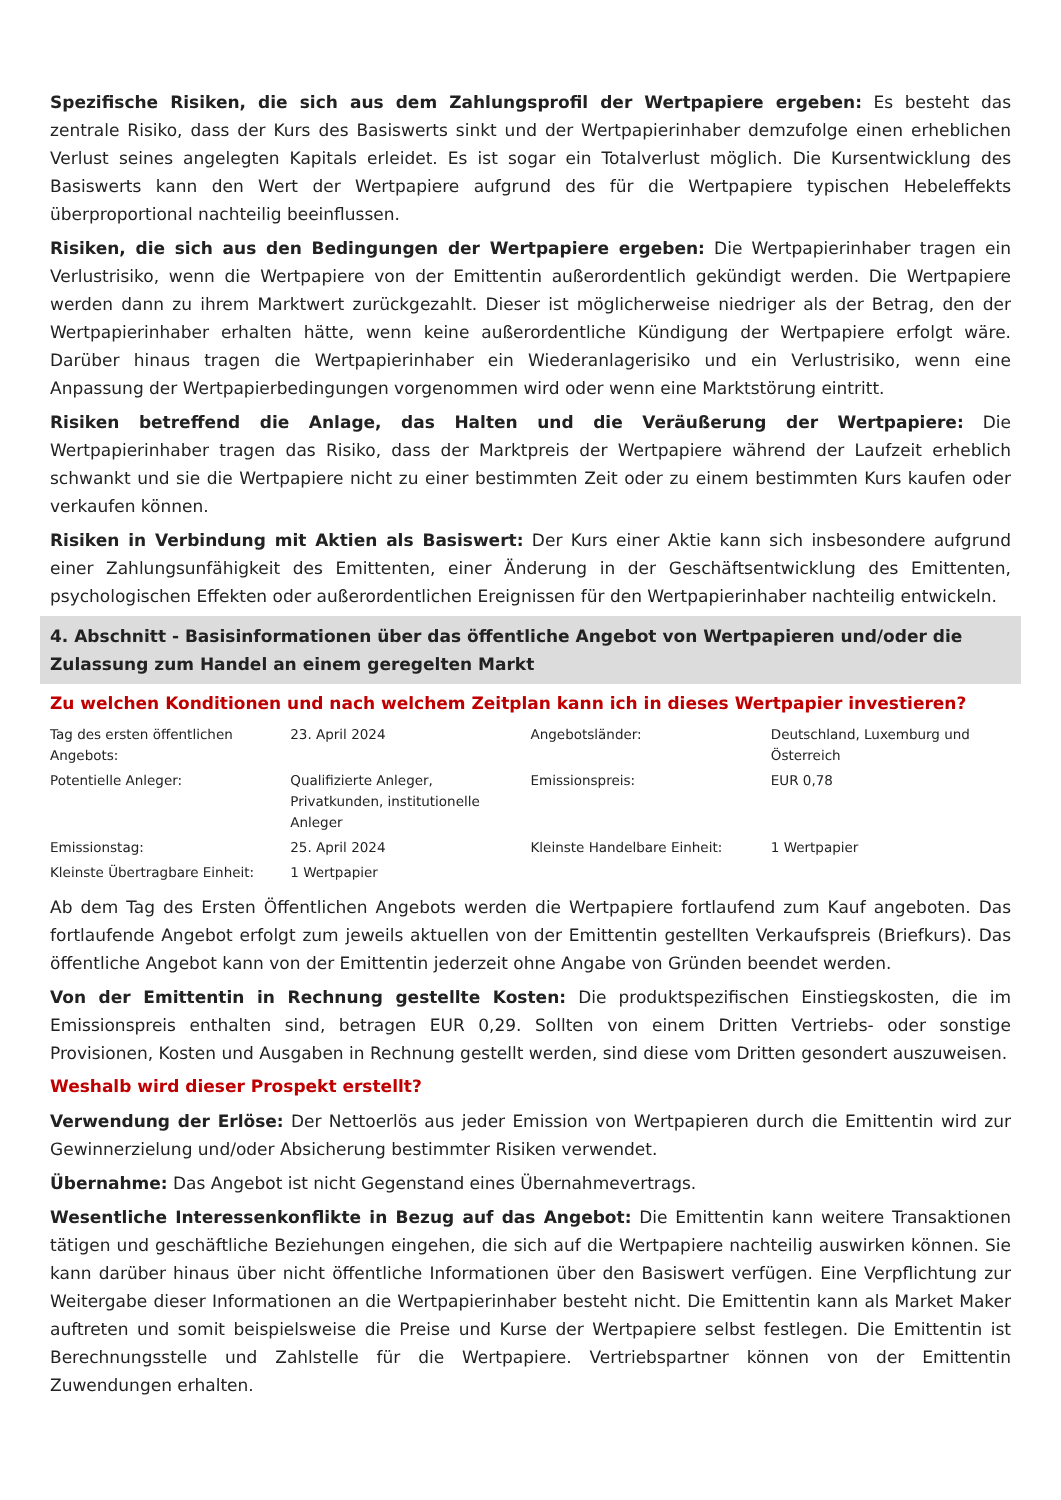Spezifische Risiken, die sich aus dem Zahlungsprofil der Wertpapiere ergeben: Es besteht das zentrale Risiko, dass der Kurs des Basiswerts sinkt und der Wertpapierinhaber demzufolge einen erheblichen Verlust seines angelegten Kapitals erleidet. Es ist sogar ein Totalverlust möglich. Die Kursentwicklung des Basiswerts kann den Wert der Wertpapiere aufgrund des für die Wertpapiere typischen Hebeleffekts überproportional nachteilig beeinflussen.
Risiken, die sich aus den Bedingungen der Wertpapiere ergeben: Die Wertpapierinhaber tragen ein Verlustrisiko, wenn die Wertpapiere von der Emittentin außerordentlich gekündigt werden. Die Wertpapiere werden dann zu ihrem Marktwert zurückgezahlt. Dieser ist möglicherweise niedriger als der Betrag, den der Wertpapierinhaber erhalten hätte, wenn keine außerordentliche Kündigung der Wertpapiere erfolgt wäre. Darüber hinaus tragen die Wertpapierinhaber ein Wiederanlagerisiko und ein Verlustrisiko, wenn eine Anpassung der Wertpapierbedingungen vorgenommen wird oder wenn eine Marktstörung eintritt.
Risiken betreffend die Anlage, das Halten und die Veräußerung der Wertpapiere: Die Wertpapierinhaber tragen das Risiko, dass der Marktpreis der Wertpapiere während der Laufzeit erheblich schwankt und sie die Wertpapiere nicht zu einer bestimmten Zeit oder zu einem bestimmten Kurs kaufen oder verkaufen können.
Risiken in Verbindung mit Aktien als Basiswert: Der Kurs einer Aktie kann sich insbesondere aufgrund einer Zahlungsunfähigkeit des Emittenten, einer Änderung in der Geschäftsentwicklung des Emittenten, psychologischen Effekten oder außerordentlichen Ereignissen für den Wertpapierinhaber nachteilig entwickeln.
4. Abschnitt - Basisinformationen über das öffentliche Angebot von Wertpapieren und/oder die Zulassung zum Handel an einem geregelten Markt
Zu welchen Konditionen und nach welchem Zeitplan kann ich in dieses Wertpapier investieren?
| Tag des ersten öffentlichen Angebots: | 23. April 2024 | Angebotsländer: | Deutschland, Luxemburg und Österreich |
| Potentielle Anleger: | Qualifizierte Anleger, Privatkunden, institutionelle Anleger | Emissionspreis: | EUR 0,78 |
| Emissionstag: | 25. April 2024 | Kleinste Handelbare Einheit: | 1 Wertpapier |
| Kleinste Übertragbare Einheit: | 1 Wertpapier | | |
Ab dem Tag des Ersten Öffentlichen Angebots werden die Wertpapiere fortlaufend zum Kauf angeboten. Das fortlaufende Angebot erfolgt zum jeweils aktuellen von der Emittentin gestellten Verkaufspreis (Briefkurs). Das öffentliche Angebot kann von der Emittentin jederzeit ohne Angabe von Gründen beendet werden.
Von der Emittentin in Rechnung gestellte Kosten: Die produktspezifischen Einstiegskosten, die im Emissionspreis enthalten sind, betragen EUR 0,29. Sollten von einem Dritten Vertriebs- oder sonstige Provisionen, Kosten und Ausgaben in Rechnung gestellt werden, sind diese vom Dritten gesondert auszuweisen.
Weshalb wird dieser Prospekt erstellt?
Verwendung der Erlöse: Der Nettoerlös aus jeder Emission von Wertpapieren durch die Emittentin wird zur Gewinnerzielung und/oder Absicherung bestimmter Risiken verwendet.
Übernahme: Das Angebot ist nicht Gegenstand eines Übernahmevertrags.
Wesentliche Interessenkonflikte in Bezug auf das Angebot: Die Emittentin kann weitere Transaktionen tätigen und geschäftliche Beziehungen eingehen, die sich auf die Wertpapiere nachteilig auswirken können. Sie kann darüber hinaus über nicht öffentliche Informationen über den Basiswert verfügen. Eine Verpflichtung zur Weitergabe dieser Informationen an die Wertpapierinhaber besteht nicht. Die Emittentin kann als Market Maker auftreten und somit beispielsweise die Preise und Kurse der Wertpapiere selbst festlegen. Die Emittentin ist Berechnungsstelle und Zahlstelle für die Wertpapiere. Vertriebspartner können von der Emittentin Zuwendungen erhalten.